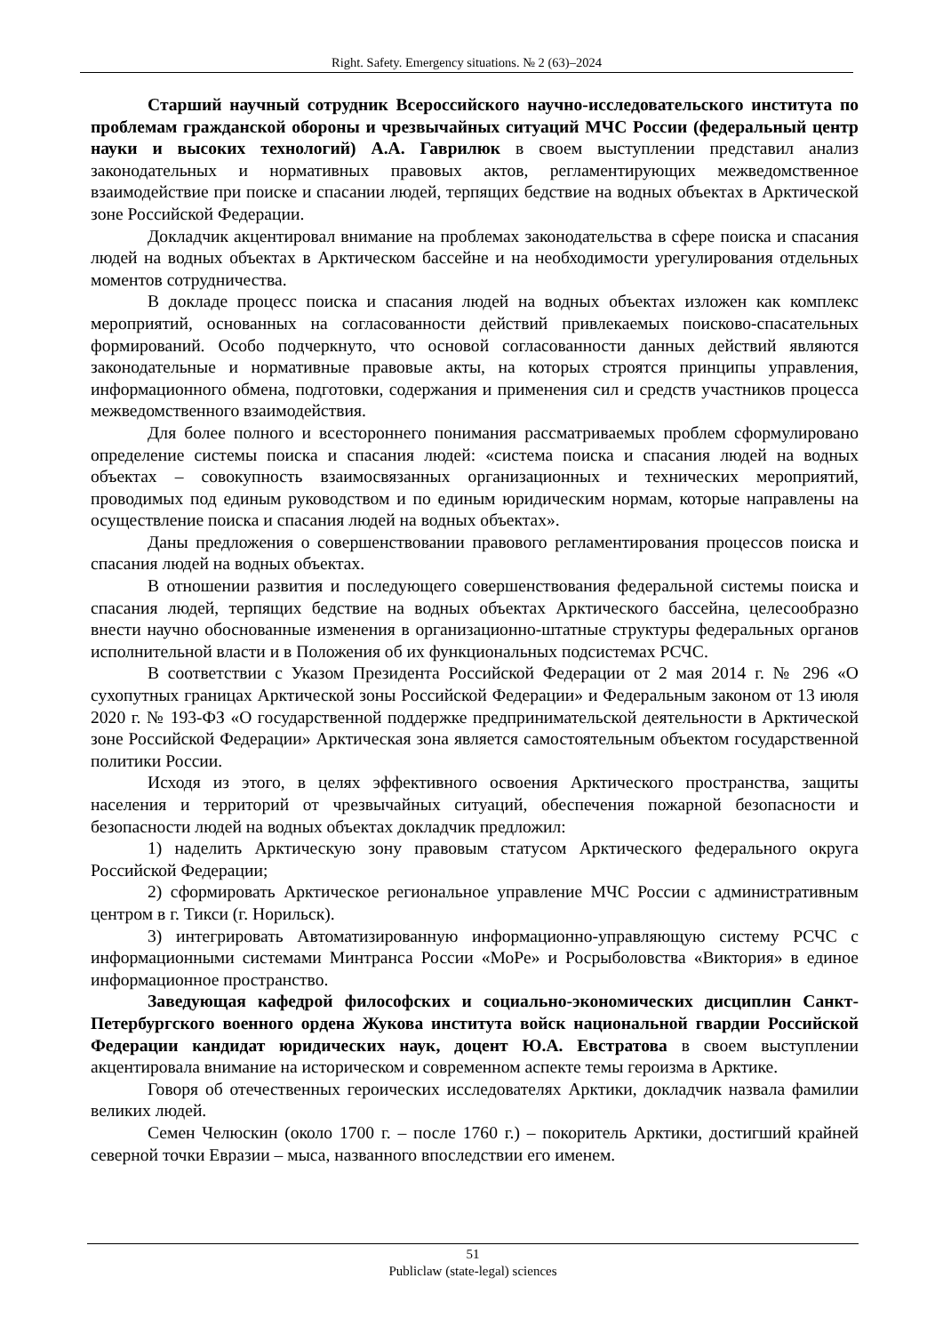Right. Safety. Emergency situations. № 2 (63)–2024
Старший научный сотрудник Всероссийского научно-исследовательского института по проблемам гражданской обороны и чрезвычайных ситуаций МЧС России (федеральный центр науки и высоких технологий) А.А. Гаврилюк в своем выступлении представил анализ законодательных и нормативных правовых актов, регламентирующих межведомственное взаимодействие при поиске и спасании людей, терпящих бедствие на водных объектах в Арктической зоне Российской Федерации.
Докладчик акцентировал внимание на проблемах законодательства в сфере поиска и спасания людей на водных объектах в Арктическом бассейне и на необходимости урегулирования отдельных моментов сотрудничества.
В докладе процесс поиска и спасания людей на водных объектах изложен как комплекс мероприятий, основанных на согласованности действий привлекаемых поисково-спасательных формирований. Особо подчеркнуто, что основой согласованности данных действий являются законодательные и нормативные правовые акты, на которых строятся принципы управления, информационного обмена, подготовки, содержания и применения сил и средств участников процесса межведомственного взаимодействия.
Для более полного и всестороннего понимания рассматриваемых проблем сформулировано определение системы поиска и спасания людей: «система поиска и спасания людей на водных объектах – совокупность взаимосвязанных организационных и технических мероприятий, проводимых под единым руководством и по единым юридическим нормам, которые направлены на осуществление поиска и спасания людей на водных объектах».
Даны предложения о совершенствовании правового регламентирования процессов поиска и спасания людей на водных объектах.
В отношении развития и последующего совершенствования федеральной системы поиска и спасания людей, терпящих бедствие на водных объектах Арктического бассейна, целесообразно внести научно обоснованные изменения в организационно-штатные структуры федеральных органов исполнительной власти и в Положения об их функциональных подсистемах РСЧС.
В соответствии с Указом Президента Российской Федерации от 2 мая 2014 г. № 296 «О сухопутных границах Арктической зоны Российской Федерации» и Федеральным законом от 13 июля 2020 г. № 193-ФЗ «О государственной поддержке предпринимательской деятельности в Арктической зоне Российской Федерации» Арктическая зона является самостоятельным объектом государственной политики России.
Исходя из этого, в целях эффективного освоения Арктического пространства, защиты населения и территорий от чрезвычайных ситуаций, обеспечения пожарной безопасности и безопасности людей на водных объектах докладчик предложил:
1) наделить Арктическую зону правовым статусом Арктического федерального округа Российской Федерации;
2) сформировать Арктическое региональное управление МЧС России с административным центром в г. Тикси (г. Норильск).
3) интегрировать Автоматизированную информационно-управляющую систему РСЧС с информационными системами Минтранса России «МоРе» и Росрыболовства «Виктория» в единое информационное пространство.
Заведующая кафедрой философских и социально-экономических дисциплин Санкт-Петербургского военного ордена Жукова института войск национальной гвардии Российской Федерации кандидат юридических наук, доцент Ю.А. Евстратова в своем выступлении акцентировала внимание на историческом и современном аспекте темы героизма в Арктике.
Говоря об отечественных героических исследователях Арктики, докладчик назвала фамилии великих людей.
Семен Челюскин (около 1700 г. – после 1760 г.) – покоритель Арктики, достигший крайней северной точки Евразии – мыса, названного впоследствии его именем.
51
Publiclaw (state-legal) sciences